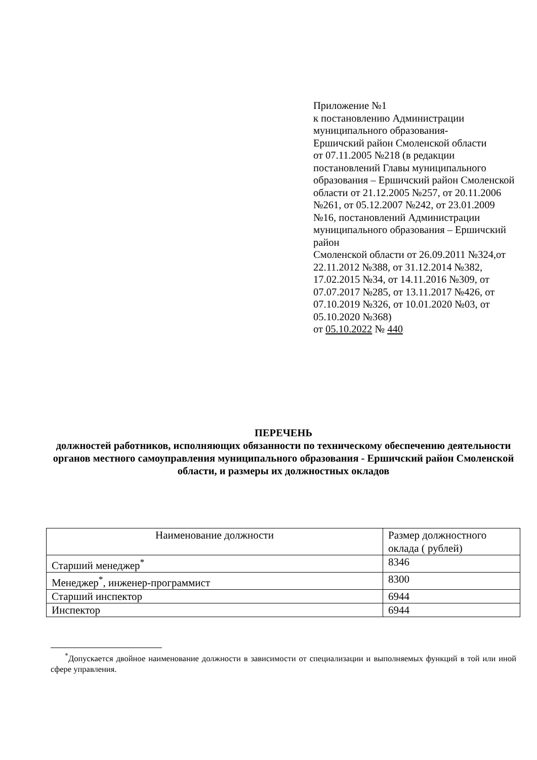Приложение №1
к постановлению Администрации муниципального образования-
Ершичский район Смоленской области
от 07.11.2005 №218 (в редакции постановлений Главы муниципального образования – Ершичский район Смоленской области от 21.12.2005 №257, от 20.11.2006 №261, от 05.12.2007 №242, от 23.01.2009 №16, постановлений Администрации муниципального образования – Ершичский район
Смоленской области от 26.09.2011 №324,от 22.11.2012 №388, от 31.12.2014 №382, 17.02.2015 №34, от 14.11.2016 №309, от 07.07.2017 №285, от 13.11.2017 №426, от 07.10.2019 №326, от 10.01.2020 №03, от 05.10.2020 №368)
от 05.10.2022 № 440
ПЕРЕЧЕНЬ
должностей работников, исполняющих обязанности по техническому обеспечению деятельности органов местного самоуправления муниципального образования - Ершичский район Смоленской области, и размеры их должностных окладов
| Наименование должности | Размер должностного оклада ( рублей) |
| --- | --- |
| Старший менеджер<sup>*</sup> | 8346 |
| Менеджер<sup>*</sup>, инженер-программист | 8300 |
| Старший инспектор | 6944 |
| Инспектор | 6944 |
<sup>*</sup> Допускается двойное наименование должности в зависимости от специализации и выполняемых функций в той или иной сфере управления.